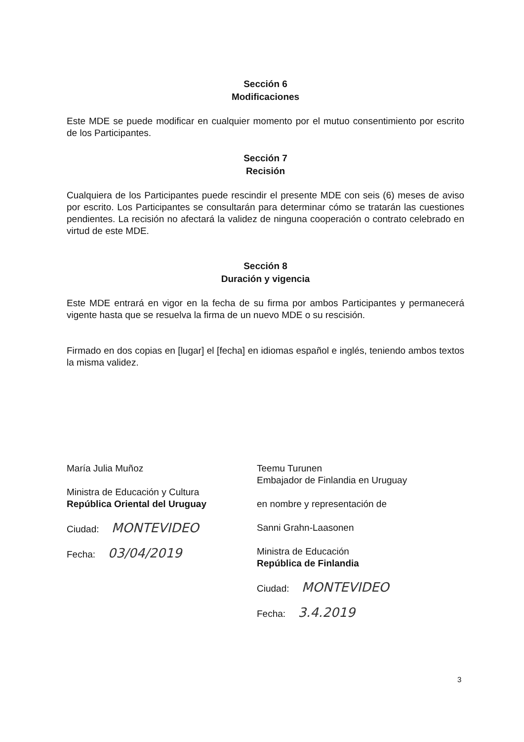Sección 6
Modificaciones
Este MDE se puede modificar en cualquier momento por el mutuo consentimiento por escrito de los Participantes.
Sección 7
Recisión
Cualquiera de los Participantes puede rescindir el presente MDE con seis (6) meses de aviso por escrito. Los Participantes se consultarán para determinar cómo se tratarán las cuestiones pendientes. La recisión no afectará la validez de ninguna cooperación o contrato celebrado en virtud de este MDE.
Sección 8
Duración y vigencia
Este MDE entrará en vigor en la fecha de su firma por ambos Participantes y permanecerá vigente hasta que se resuelva la firma de un nuevo MDE o su rescisión.
Firmado en dos copias en [lugar] el [fecha] en idiomas español e inglés, teniendo ambos textos la misma validez.
María Julia Muñoz
Ministra de Educación y Cultura
República Oriental del Uruguay
Ciudad: MONTEVIDEO
Fecha: 03/04/2019
Teemu Turunen
Embajador de Finlandia en Uruguay
en nombre y representación de
Sanni Grahn-Laasonen
Ministra de Educación
República de Finlandia
Ciudad: MONTEVIDEO
Fecha: 3.4.2019
3